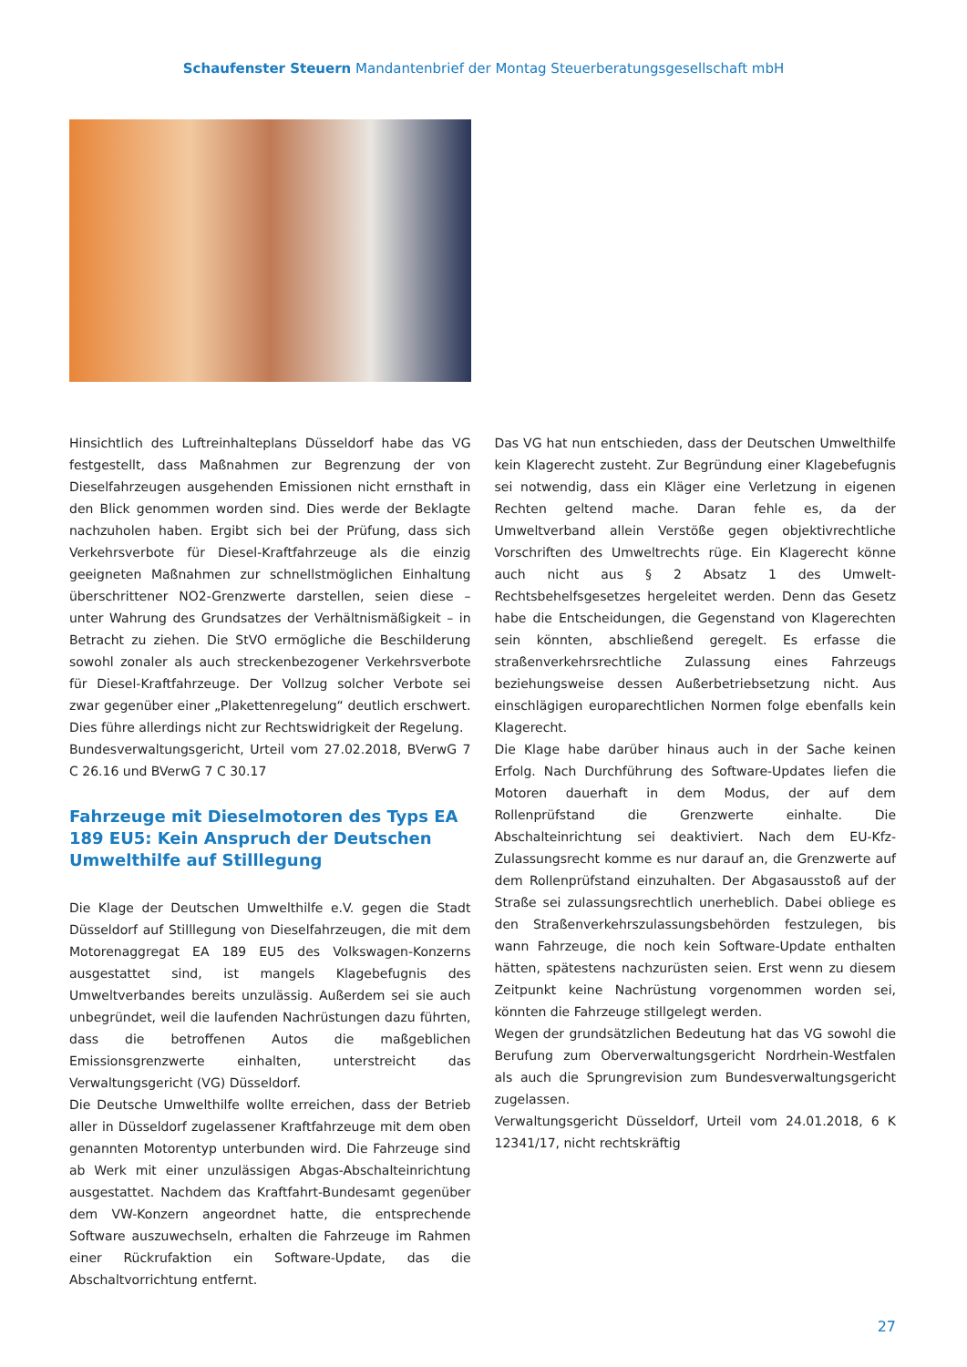Schaufenster Steuern Mandantenbrief der Montag Steuerberatungsgesellschaft mbH
Hinsichtlich des Luftreinhalteplans Düsseldorf habe das VG festgestellt, dass Maßnahmen zur Begrenzung der von Dieselfahrzeugen ausgehenden Emissionen nicht ernsthaft in den Blick genommen worden sind. Dies werde der Beklagte nachzuholen haben. Ergibt sich bei der Prüfung, dass sich Verkehrsverbote für Diesel-Kraftfahrzeuge als die einzig geeigneten Maßnahmen zur schnellstmöglichen Einhaltung überschrittener NO2-Grenzwerte darstellen, seien diese – unter Wahrung des Grundsatzes der Verhältnismäßigkeit – in Betracht zu ziehen. Die StVO ermögliche die Beschilderung sowohl zonaler als auch streckenbezogener Verkehrsverbote für Diesel-Kraftfahrzeuge. Der Vollzug solcher Verbote sei zwar gegenüber einer „Plakettenregelung“ deutlich erschwert. Dies führe allerdings nicht zur Rechtswidrigkeit der Regelung.
Bundesverwaltungsgericht, Urteil vom 27.02.2018, BVerwG 7 C 26.16 und BVerwG 7 C 30.17
Fahrzeuge mit Dieselmotoren des Typs EA 189 EU5: Kein Anspruch der Deutschen Umwelthilfe auf Stilllegung
Die Klage der Deutschen Umwelthilfe e.V. gegen die Stadt Düsseldorf auf Stilllegung von Dieselfahrzeugen, die mit dem Motorenaggregat EA 189 EU5 des Volkswagen-Konzerns ausgestattet sind, ist mangels Klagebefugnis des Umweltverbandes bereits unzulässig. Außerdem sei sie auch unbegründet, weil die laufenden Nachrüstungen dazu führten, dass die betroffenen Autos die maßgeblichen Emissionsgrenzwerte einhalten, unterstreicht das Verwaltungsgericht (VG) Düsseldorf.
Die Deutsche Umwelthilfe wollte erreichen, dass der Betrieb aller in Düsseldorf zugelassener Kraftfahrzeuge mit dem oben genannten Motorentyp unterbunden wird. Die Fahrzeuge sind ab Werk mit einer unzulässigen Abgas-Abschalteinrichtung ausgestattet. Nachdem das Kraftfahrt-Bundesamt gegenüber dem VW-Konzern angeordnet hatte, die entsprechende Software auszuwechseln, erhalten die Fahrzeuge im Rahmen einer Rückrufaktion ein Software-Update, das die Abschaltvorrichtung entfernt.
Das VG hat nun entschieden, dass der Deutschen Umwelthilfe kein Klagerecht zusteht. Zur Begründung einer Klagebefugnis sei notwendig, dass ein Kläger eine Verletzung in eigenen Rechten geltend mache. Daran fehle es, da der Umweltverband allein Verstöße gegen objektivrechtliche Vorschriften des Umweltrechts rüge. Ein Klagerecht könne auch nicht aus § 2 Absatz 1 des Umwelt-Rechtsbehelfsgesetzes hergeleitet werden. Denn das Gesetz habe die Entscheidungen, die Gegenstand von Klagerechten sein könnten, abschließend geregelt. Es erfasse die straßenverkehrsrechtliche Zulassung eines Fahrzeugs beziehungsweise dessen Außerbetriebsetzung nicht. Aus einschlägigen europarechtlichen Normen folge ebenfalls kein Klagerecht.
Die Klage habe darüber hinaus auch in der Sache keinen Erfolg. Nach Durchführung des Software-Updates liefen die Motoren dauerhaft in dem Modus, der auf dem Rollenprüfstand die Grenzwerte einhalte. Die Abschalteinrichtung sei deaktiviert. Nach dem EU-Kfz-Zulassungsrecht komme es nur darauf an, die Grenzwerte auf dem Rollenprüfstand einzuhalten. Der Abgasausstoß auf der Straße sei zulassungsrechtlich unerheblich. Dabei obliege es den Straßenverkehrszulassungsbehörden festzulegen, bis wann Fahrzeuge, die noch kein Software-Update enthalten hätten, spätestens nachzurüsten seien. Erst wenn zu diesem Zeitpunkt keine Nachrüstung vorgenommen worden sei, könnten die Fahrzeuge stillgelegt werden.
Wegen der grundsätzlichen Bedeutung hat das VG sowohl die Berufung zum Oberverwaltungsgericht Nordrhein-Westfalen als auch die Sprungrevision zum Bundesverwaltungsgericht zugelassen.
Verwaltungsgericht Düsseldorf, Urteil vom 24.01.2018, 6 K 12341/17, nicht rechtskräftig
27